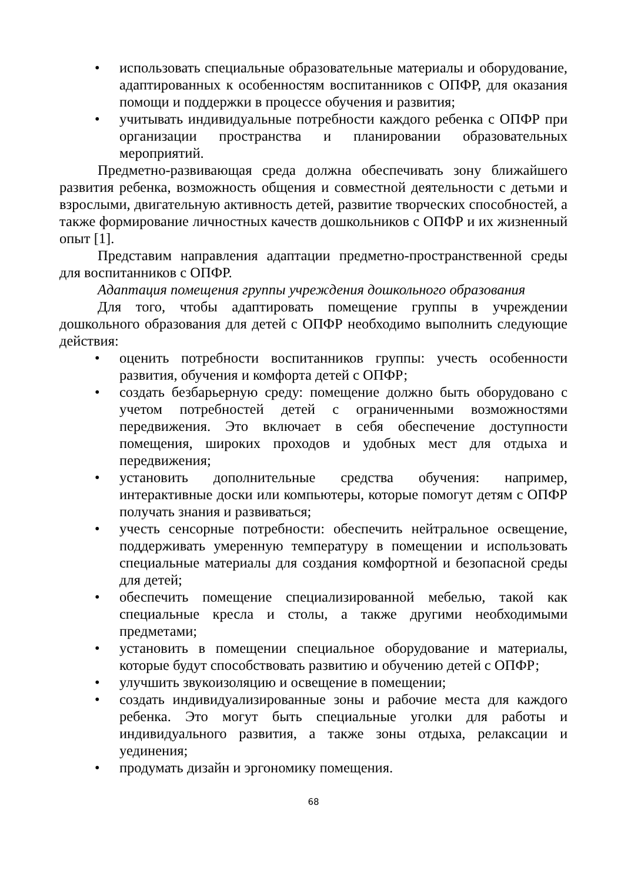• использовать специальные образовательные материалы и оборудование, адаптированных к особенностям воспитанников с ОПФР, для оказания помощи и поддержки в процессе обучения и развития;
• учитывать индивидуальные потребности каждого ребенка с ОПФР при организации пространства и планировании образовательных мероприятий.
Предметно-развивающая среда должна обеспечивать зону ближайшего развития ребенка, возможность общения и совместной деятельности с детьми и взрослыми, двигательную активность детей, развитие творческих способностей, а также формирование личностных качеств дошкольников с ОПФР и их жизненный опыт [1].
Представим направления адаптации предметно-пространственной среды для воспитанников с ОПФР.
Адаптация помещения группы учреждения дошкольного образования
Для того, чтобы адаптировать помещение группы в учреждении дошкольного образования для детей с ОПФР необходимо выполнить следующие действия:
• оценить потребности воспитанников группы: учесть особенности развития, обучения и комфорта детей с ОПФР;
• создать безбарьерную среду: помещение должно быть оборудовано с учетом потребностей детей с ограниченными возможностями передвижения. Это включает в себя обеспечение доступности помещения, широких проходов и удобных мест для отдыха и передвижения;
• установить дополнительные средства обучения: например, интерактивные доски или компьютеры, которые помогут детям с ОПФР получать знания и развиваться;
• учесть сенсорные потребности: обеспечить нейтральное освещение, поддерживать умеренную температуру в помещении и использовать специальные материалы для создания комфортной и безопасной среды для детей;
• обеспечить помещение специализированной мебелью, такой как специальные кресла и столы, а также другими необходимыми предметами;
• установить в помещении специальное оборудование и материалы, которые будут способствовать развитию и обучению детей с ОПФР;
• улучшить звукоизоляцию и освещение в помещении;
• создать индивидуализированные зоны и рабочие места для каждого ребенка. Это могут быть специальные уголки для работы и индивидуального развития, а также зоны отдыха, релаксации и уединения;
• продумать дизайн и эргономику помещения.
68